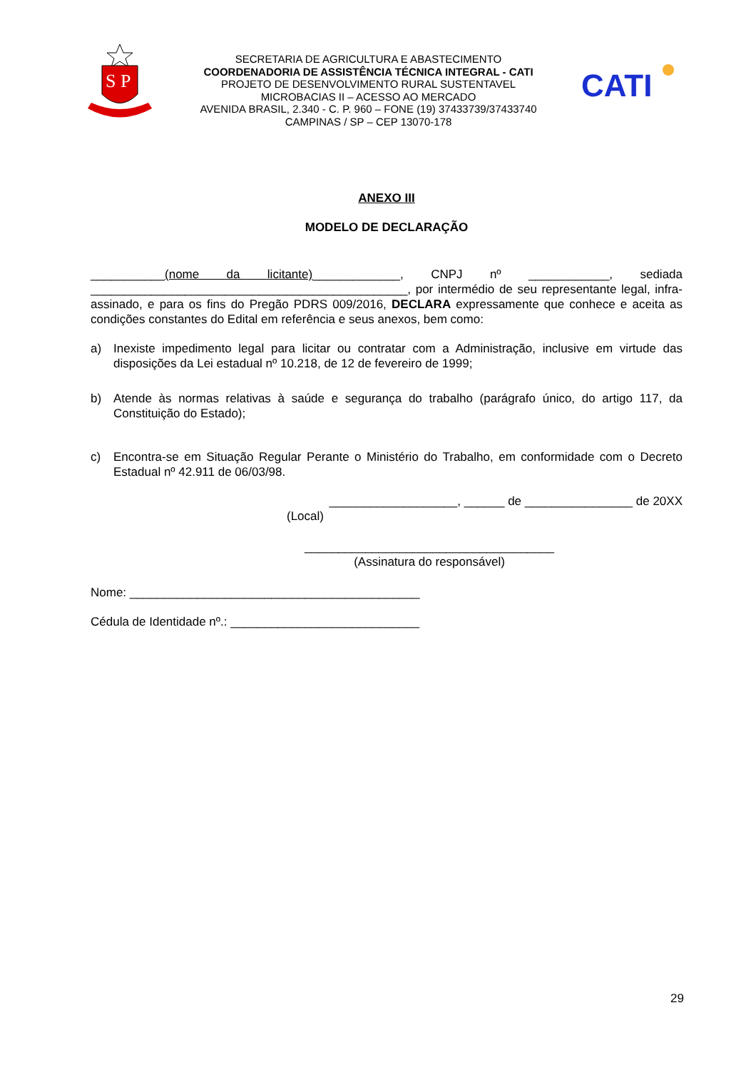S P
SECRETARIA DE AGRICULTURA E ABASTECIMENTO
COORDENADORIA DE ASSISTÊNCIA TÉCNICA INTEGRAL - CATI
PROJETO DE DESENVOLVIMENTO RURAL SUSTENTAVEL
MICROBACIAS II – ACESSO AO MERCADO
AVENIDA BRASIL, 2.340 - C. P. 960 – FONE (19) 37433739/37433740
CAMPINAS / SP – CEP 13070-178
CATI
ANEXO III
MODELO DE DECLARAÇÃO
___________(nome da licitante)_____________, CNPJ nº ____________, sediada _______________________________________________, por intermédio de seu representante legal, infra-assinado, e para os fins do Pregão PDRS 009/2016, DECLARA expressamente que conhece e aceita as condições constantes do Edital em referência e seus anexos, bem como:
a) Inexiste impedimento legal para licitar ou contratar com a Administração, inclusive em virtude das disposições da Lei estadual nº 10.218, de 12 de fevereiro de 1999;
b) Atende às normas relativas à saúde e segurança do trabalho (parágrafo único, do artigo 117, da Constituição do Estado);
c) Encontra-se em Situação Regular Perante o Ministério do Trabalho, em conformidade com o Decreto Estadual nº 42.911 de 06/03/98.
___________________, ______ de ________________ de 20XX
(Local)
_____________________________________
(Assinatura do responsável)
Nome: ___________________________________________
Cédula de Identidade nº.: ____________________________
29